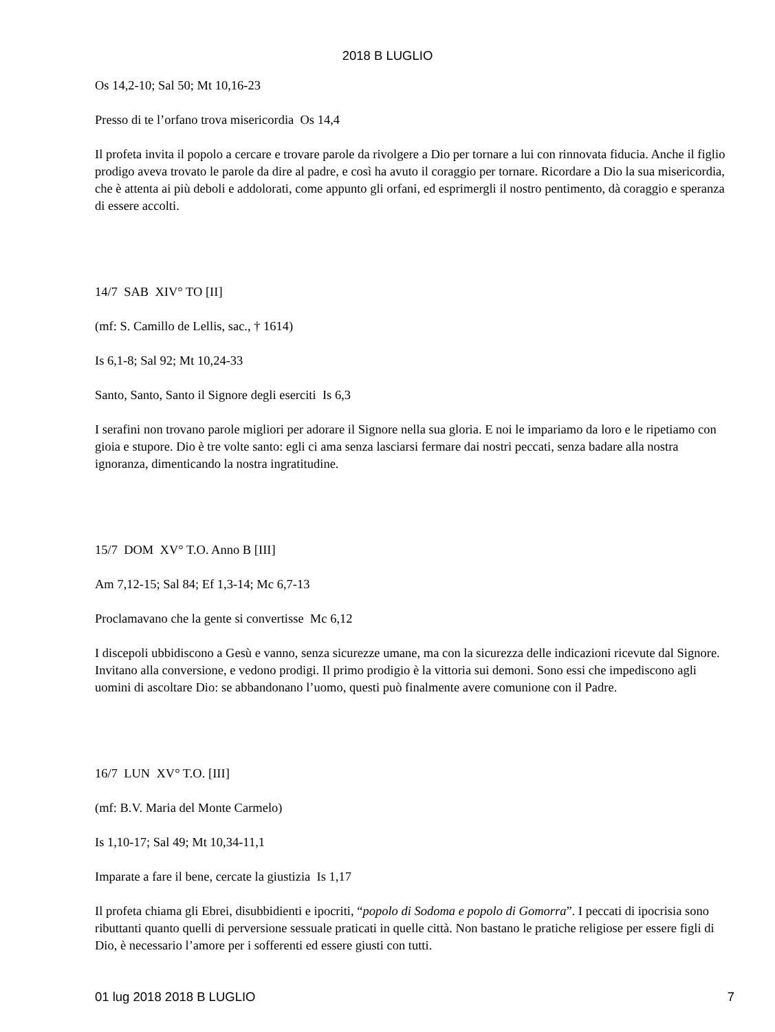2018 B LUGLIO
Os 14,2-10; Sal 50; Mt 10,16-23
Presso di te l’orfano trova misericordia Os 14,4
Il profeta invita il popolo a cercare e trovare parole da rivolgere a Dio per tornare a lui con rinnovata fiducia. Anche il figlio prodigo aveva trovato le parole da dire al padre, e così ha avuto il coraggio per tornare. Ricordare a Dio la sua misericordia, che è attenta ai più deboli e addolorati, come appunto gli orfani, ed esprimergli il nostro pentimento, dà coraggio e speranza di essere accolti.
14/7 SAB XIV° TO [II]
(mf: S. Camillo de Lellis, sac., † 1614)
Is 6,1-8; Sal 92; Mt 10,24-33
Santo, Santo, Santo il Signore degli eserciti Is 6,3
I serafini non trovano parole migliori per adorare il Signore nella sua gloria. E noi le impariamo da loro e le ripetiamo con gioia e stupore. Dio è tre volte santo: egli ci ama senza lasciarsi fermare dai nostri peccati, senza badare alla nostra ignoranza, dimenticando la nostra ingratitudine.
15/7 DOM XV° T.O. Anno B [III]
Am 7,12-15; Sal 84; Ef 1,3-14; Mc 6,7-13
Proclamavano che la gente si convertisse Mc 6,12
I discepoli ubbidiscono a Gesù e vanno, senza sicurezze umane, ma con la sicurezza delle indicazioni ricevute dal Signore. Invitano alla conversione, e vedono prodigi. Il primo prodigio è la vittoria sui demoni. Sono essi che impediscono agli uomini di ascoltare Dio: se abbandonano l’uomo, questi può finalmente avere comunione con il Padre.
16/7 LUN XV° T.O. [III]
(mf: B.V. Maria del Monte Carmelo)
Is 1,10-17; Sal 49; Mt 10,34-11,1
Imparate a fare il bene, cercate la giustizia Is 1,17
Il profeta chiama gli Ebrei, disubbidienti e ipocriti, “popolo di Sodoma e popolo di Gomorra”. I peccati di ipocrisia sono ributtanti quanto quelli di perversione sessuale praticati in quelle città. Non bastano le pratiche religiose per essere figli di Dio, è necessario l’amore per i sofferenti ed essere giusti con tutti.
01 lug 2018 2018 B LUGLIO 7